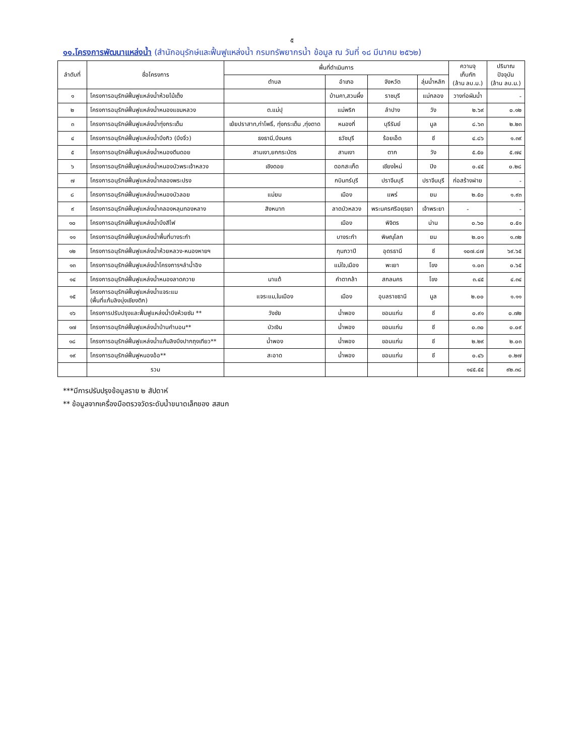๕
๑๑.โครงการพัฒนาแหล่งน้ำ (สำนักอนุรักษ์และฟื้นฟูแหล่งน้ำ กรมทรัพยากรน้ำ ข้อมูล ณ วันที่ ๑๘ มีนาคม ๒๕๖๒)
| ลำดับที่ | ชื่อโครงการ | พื้นที่ดำเนินการ | | | | ความจุ เก็บกัก (ล้าน ลบ.ม.) | ปริมาณ ปัจจุบัน (ล้าน ลบ.ม.) |
| --- | --- | --- | --- | --- | --- | --- | --- |
| | | ตำบล | อำเภอ | จังหวัด | ลุ่มน้ำหลัก | | |
| ๑ | โครงการอนุรักษ์ฟื้นฟูแหล่งน้ำห้วยไม้เต็ง | | บ้านคา,สวนผึ้ง | ราชบุรี | แม่กลอง | วางท่อผันน้ำ | - |
| ๒ | โครงการอนุรักษ์ฟื้นฟูแหล่งน้ำหนองแขมหลวง | ต.แม่ปุ | แม่พริก | ลำปาง | วัง | ๒.๖๙ | ๐.๑๒ |
| ๓ | โครงการอนุรักษ์ฟื้นฟูแหล่งน้ำทุ่งกระเต็น | เย้ยปราสาท,ท่าโพธิ์, ทุ่งกระเต็น ,ทุ่งตาด | หนองกี่ | บุรีรัมย์ | มูล | ๘.๖๓ | ๒.๒๓ |
| ๔ | โครงการอนุรักษ์ฟื้นฟูแหล่งน้ำบึงกิว (บึงจิ๋ว) | ธงธานี,บึงนคร | ธวัชบุรี | ร้อยเอ็ด | ชี | ๔.๘๖ | ๑.๓๙ |
| ๕ | โครงการอนุรักษ์ฟื้นฟูแหล่งน้ำหนองตีนดอย | สามเงา,ยกกระบัตร | สามเงา | ตาก | วัง | ๕.๕๐ | ๕.๗๔ |
| ๖ | โครงการอนุรักษ์ฟื้นฟูแหล่งน้ำหนองบัวพระเจ้าหลวง | เชิงดอย | ดอกสะเก็ด | เชียงใหม่ | ปิง | ๐.๔๕ | ๐.๒๘ |
| ๗ | โครงการอนุรักษ์ฟื้นฟูแหล่งน้ำคลองพระปรง | | กบินทร์บุรี | ปราจีนบุรี | ปราจีนบุรี | ก่อสร้างฝาย | - |
| ๘ | โครงการอนุรักษ์ฟื้นฟูแหล่งน้ำหนองบัวลอย | แม่ยม | เมือง | แพร่ | ยม | ๒.๕๐ | ๑.๙๓ |
| ๙ | โครงการอนุรักษ์ฟื้นฟูแหล่งน้ำคลองหลุมทองหลาง | สิงหนาท | ลาดบัวหลวง | พระนครศรีอยุธยา | เจ้าพระยา | - | - |
| ๑๐ | โครงการอนุรักษ์ฟื้นฟูแหล่งน้ำบึงสีไฟ | | เมือง | พิจิตร | น่าน | ๐.๖๐ | ๐.๕๑ |
| ๑๑ | โครงการอนุรักษ์ฟื้นฟูแหล่งน้ำพื้นที่บางระกำ | | บางระกำ | พิษณุโลก | ยม | ๒.๐๑ | ๑.๓๒ |
| ๑๒ | โครงการอนุรักษ์ฟื้นฟูแหล่งน้ำห้วยหลวง-หนองหายฯ | | กุมภวาปี | อุดรธานี | ชี | ๑๐๗.๘๗ | ๖๙.๖๕ |
| ๑๓ | โครงการอนุรักษ์ฟื้นฟูแหล่งน้ำโครงการฯลำน้ำอิง | | แม่ใจ,เมือง | พะเยา | โขง | ๑.๐๓ | ๐.๖๕ |
| ๑๔ | โครงการอนุรักษ์ฟื้นฟูแหล่งน้ำหนองลาดควาย | นาแต้ | คำตากล้า | สกลนคร | โขง | ๓.๔๕ | ๔.๓๔ |
| ๑๕ | โครงการอนุรักษ์ฟื้นฟูแหล่งน้ำแจระแม (พื้นที่แก้มลิงบุ่งเชียงติก) | แจระแม,ในเมือง | เมือง | อุบลราชธานี | มูล | ๒.๐๐ | ๑.๑๑ |
| ๑๖ | โครงการปรับปรุงและฟื้นฟูแหล่งน้ำบึงห้วยซัน ** | วังชัย | น้ำพอง | ขอนแก่น | ชี | ๐.๙๑ | ๐.๗๒ |
| ๑๗ | โครงการอนุรักษ์ฟื้นฟูแหล่งน้ำบ้านคำบอน** | บัวเงิน | น้ำพอง | ขอนแก่น | ชี | ๐.๓๐ | ๐.๐๙ |
| ๑๘ | โครงการอนุรักษ์ฟื้นฟูแหล่งน้ำแก้มลิงบึงปากถุงเทียว** | น้ำพอง | น้ำพอง | ขอนแก่น | ชี | ๒.๒๙ | ๒.๐๓ |
| ๑๙ | โครงการอนุรักษ์ฟื้นฟูหนองอ้อ** | สะอาด | น้ำพอง | ขอนแก่น | ชี | ๐.๔๖ | ๐.๒๗ |
| | รวม | | | | | ๑๔๕.๕๕ | ๙๒.๓๘ |
***มีการปรับปรุงข้อมูลราย ๒ สัปดาห์
** ข้อมูลจากเครื่องมือตรวจวัดระดับน้ำขนาดเล็กของ สสนก